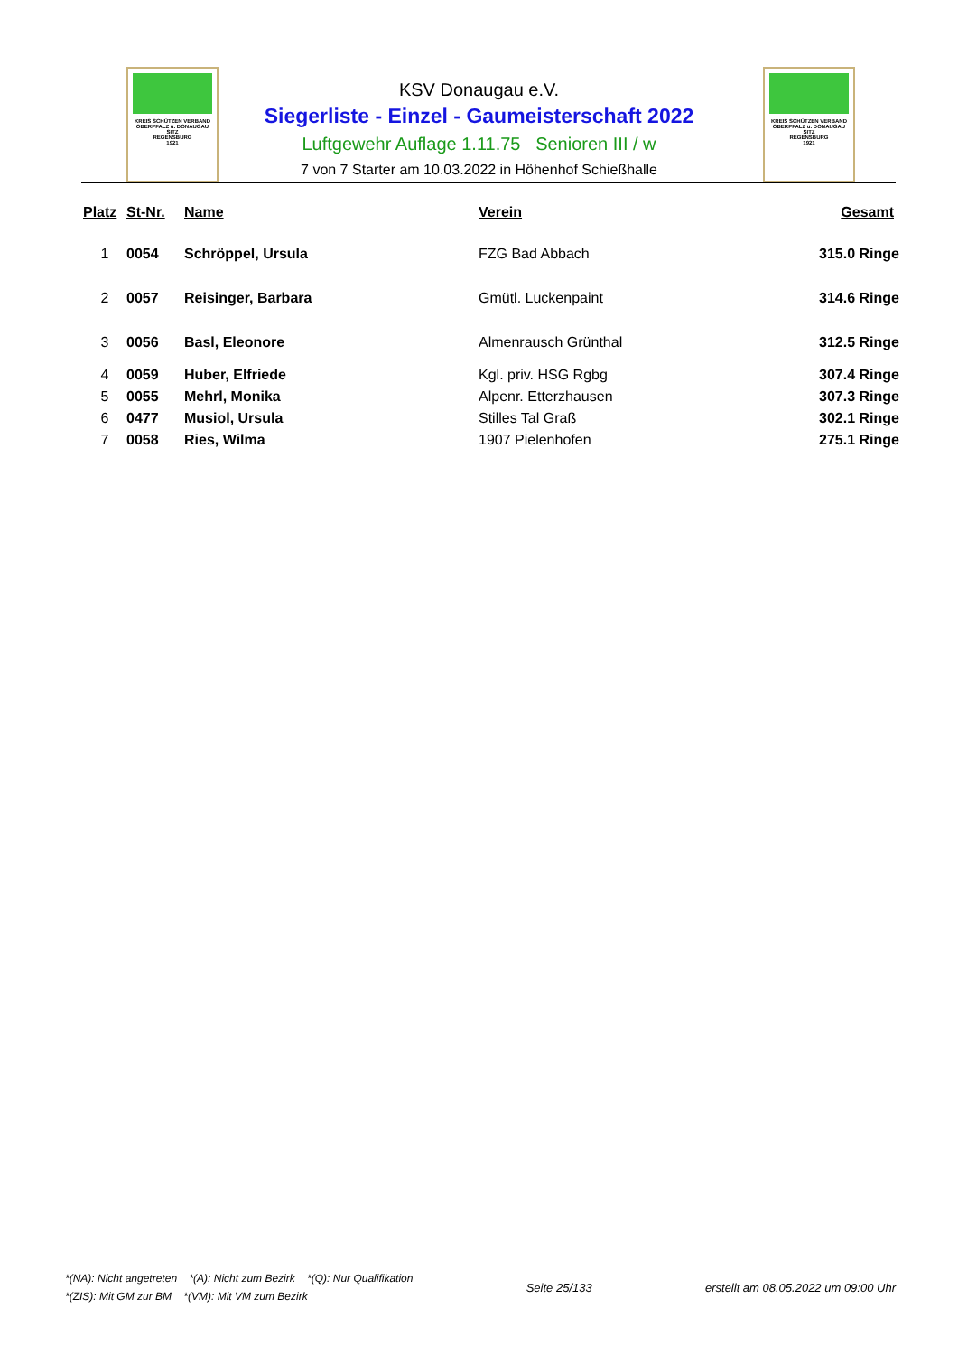KREIS SCHÜTZEN VERBAND
OBERPFALZ u. DONAUGAU
SITZ
REGENSBURG
1921
KREIS SCHÜTZEN VERBAND
OBERPFALZ u. DONAUGAU
SITZ
REGENSBURG
1921
KSV Donaugau e.V.
Siegerliste - Einzel - Gaumeisterschaft 2022
Luftgewehr Auflage 1.11.75 Senioren III / w
7 von 7 Starter am 10.03.2022 in Höhenhof Schießhalle
| Platz | St-Nr. | Name | Verein | Gesamt |
| --- | --- | --- | --- | --- |
| 1 | 0054 | Schröppel, Ursula | FZG Bad Abbach | 315.0 Ringe |
| 2 | 0057 | Reisinger, Barbara | Gmütl. Luckenpaint | 314.6 Ringe |
| 3 | 0056 | Basl, Eleonore | Almenrausch Grünthal | 312.5 Ringe |
| 4 | 0059 | Huber, Elfriede | Kgl. priv. HSG Rgbg | 307.4 Ringe |
| 5 | 0055 | Mehrl, Monika | Alpenr. Etterzhausen | 307.3 Ringe |
| 6 | 0477 | Musiol, Ursula | Stilles Tal Graß | 302.1 Ringe |
| 7 | 0058 | Ries, Wilma | 1907 Pielenhofen | 275.1 Ringe |
*(NA): Nicht angetreten *(A): Nicht zum Bezirk *(Q): Nur Qualifikation
*(ZIS): Mit GM zur BM *(VM): Mit VM zum Bezirk
Seite 25/133
erstellt am 08.05.2022 um 09:00 Uhr